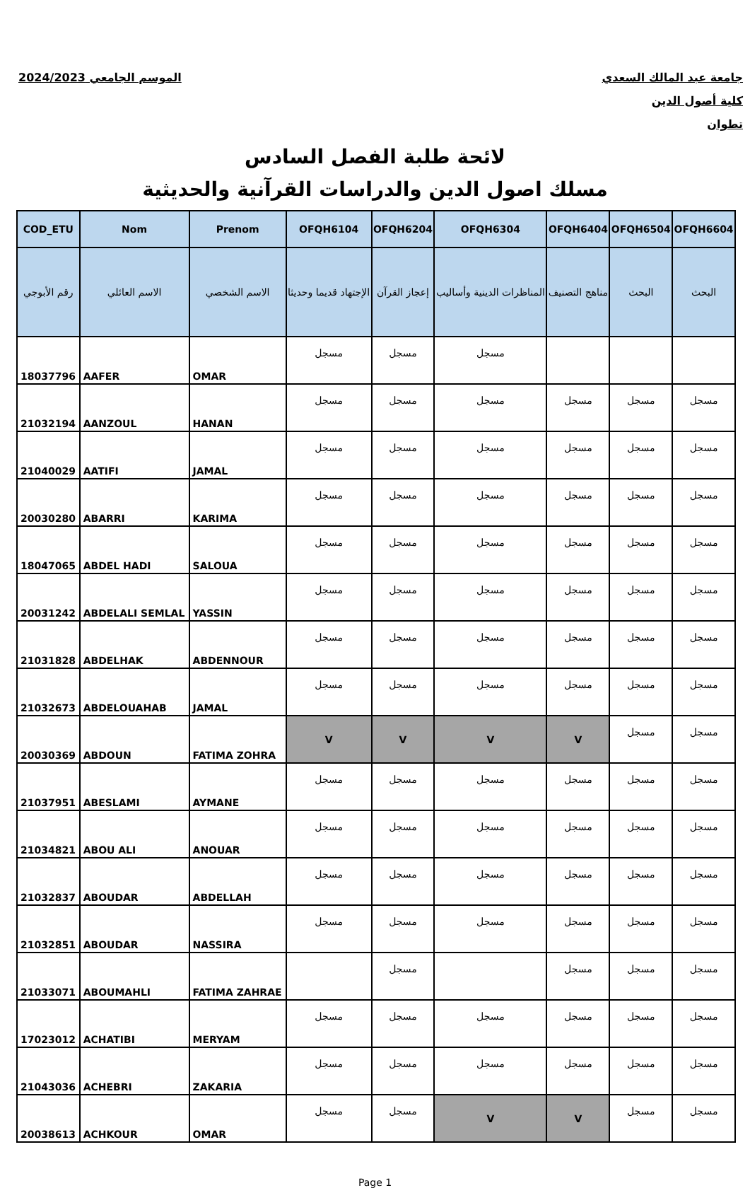الموسم الجامعي 2024/2023 جامعة عبد المالك السعدي
كلية أصول الدين
تطوان
لائحة طلبة الفصل السادس
مسلك اصول الدين والدراسات القرآنية والحديثية
| COD_ETU | Nom | Prenom | OFQH6104 | OFQH6204 | OFQH6304 | OFQH6404 | OFQH6504 | OFQH6604 |
| --- | --- | --- | --- | --- | --- | --- | --- | --- |
| رقم الأبوجي | الاسم العائلي | الاسم الشخصي | الإجتهاد قديما وحديثا | إعجاز القرآن | المناظرات الدينية وأساليب | مناهج التصنيف | البحث | البحث |
| 18037796 | AAFER | OMAR | مسجل | مسجل | مسجل | | | |
| 21032194 | AANZOUL | HANAN | مسجل | مسجل | مسجل | مسجل | مسجل | مسجل |
| 21040029 | AATIFI | JAMAL | مسجل | مسجل | مسجل | مسجل | مسجل | مسجل |
| 20030280 | ABARRI | KARIMA | مسجل | مسجل | مسجل | مسجل | مسجل | مسجل |
| 18047065 | ABDEL HADI | SALOUA | مسجل | مسجل | مسجل | مسجل | مسجل | مسجل |
| 20031242 | ABDELALI SEMLAL | YASSIN | مسجل | مسجل | مسجل | مسجل | مسجل | مسجل |
| 21031828 | ABDELHAK | ABDENNOUR | مسجل | مسجل | مسجل | مسجل | مسجل | مسجل |
| 21032673 | ABDELOUAHAB | JAMAL | مسجل | مسجل | مسجل | مسجل | مسجل | مسجل |
| 20030369 | ABDOUN | FATIMA ZOHRA | V | V | V | V | مسجل | مسجل |
| 21037951 | ABESLAMI | AYMANE | مسجل | مسجل | مسجل | مسجل | مسجل | مسجل |
| 21034821 | ABOU ALI | ANOUAR | مسجل | مسجل | مسجل | مسجل | مسجل | مسجل |
| 21032837 | ABOUDAR | ABDELLAH | مسجل | مسجل | مسجل | مسجل | مسجل | مسجل |
| 21032851 | ABOUDAR | NASSIRA | مسجل | مسجل | مسجل | مسجل | مسجل | مسجل |
| 21033071 | ABOUMAHLI | FATIMA ZAHRAE | | مسجل | | مسجل | مسجل | مسجل |
| 17023012 | ACHATIBI | MERYAM | مسجل | مسجل | مسجل | مسجل | مسجل | مسجل |
| 21043036 | ACHEBRI | ZAKARIA | مسجل | مسجل | مسجل | مسجل | مسجل | مسجل |
| 20038613 | ACHKOUR | OMAR | مسجل | مسجل | V | V | مسجل | مسجل |
Page 1